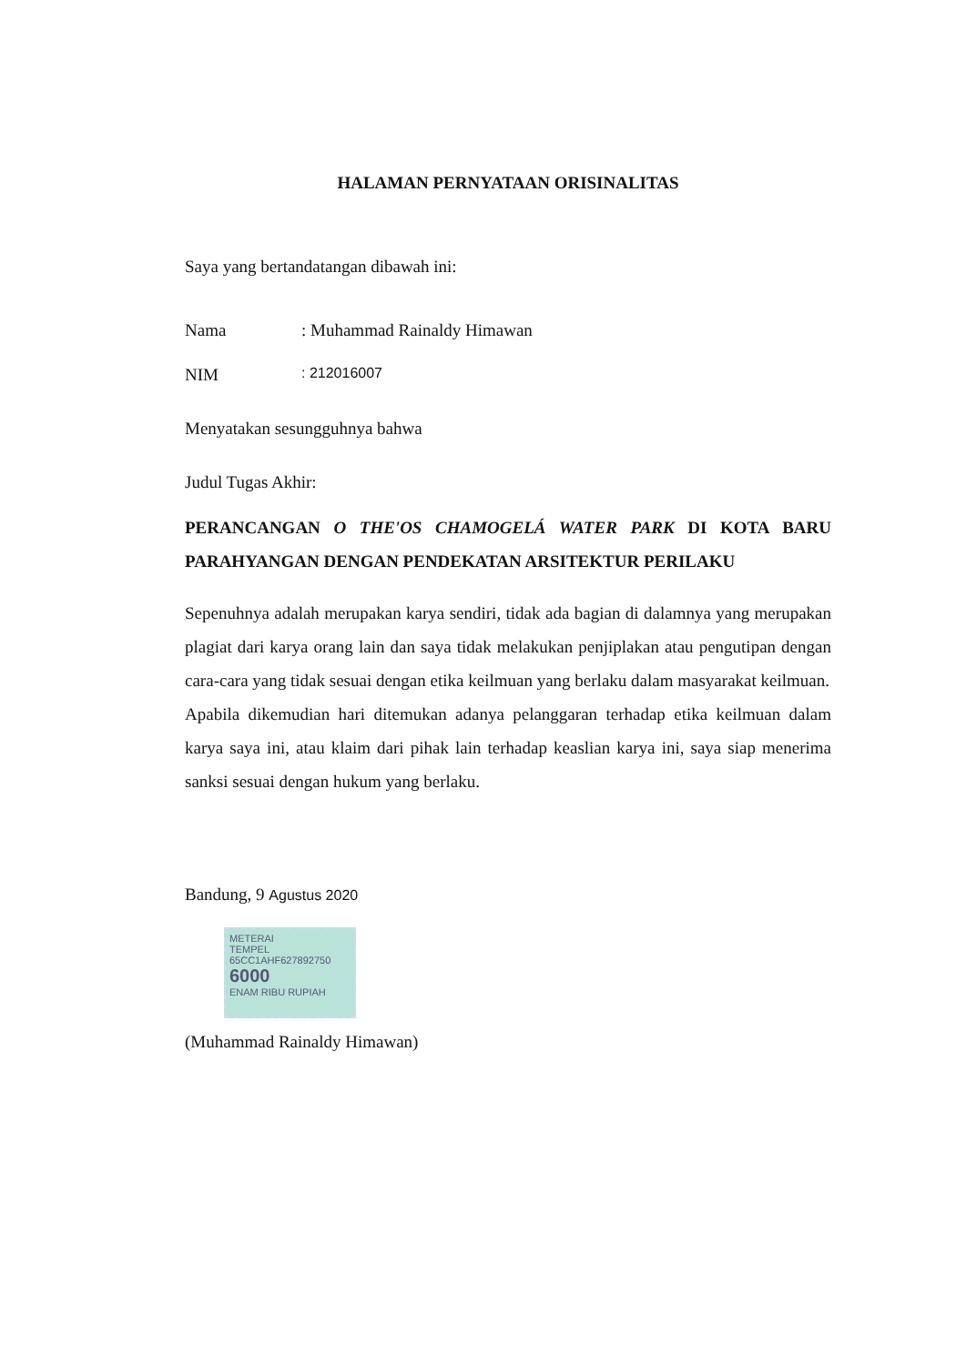HALAMAN PERNYATAAN ORISINALITAS
Saya yang bertandatangan dibawah ini:
Nama: Muhammad Rainaldy Himawan
NIM: 212016007
Menyatakan sesungguhnya bahwa
Judul Tugas Akhir:
PERANCANGAN O THE'OS CHAMOGELÁ WATER PARK DI KOTA BARU PARAHYANGAN DENGAN PENDEKATAN ARSITEKTUR PERILAKU
Sepenuhnya adalah merupakan karya sendiri, tidak ada bagian di dalamnya yang merupakan plagiat dari karya orang lain dan saya tidak melakukan penjiplakan atau pengutipan dengan cara-cara yang tidak sesuai dengan etika keilmuan yang berlaku dalam masyarakat keilmuan.
Apabila dikemudian hari ditemukan adanya pelanggaran terhadap etika keilmuan dalam karya saya ini, atau klaim dari pihak lain terhadap keaslian karya ini, saya siap menerima sanksi sesuai dengan hukum yang berlaku.
Bandung, 9 Agustus 2020
METERAI
TEMPEL
65CC1AHF627892750
6000
ENAM RIBU RUPIAH
(Muhammad Rainaldy Himawan)